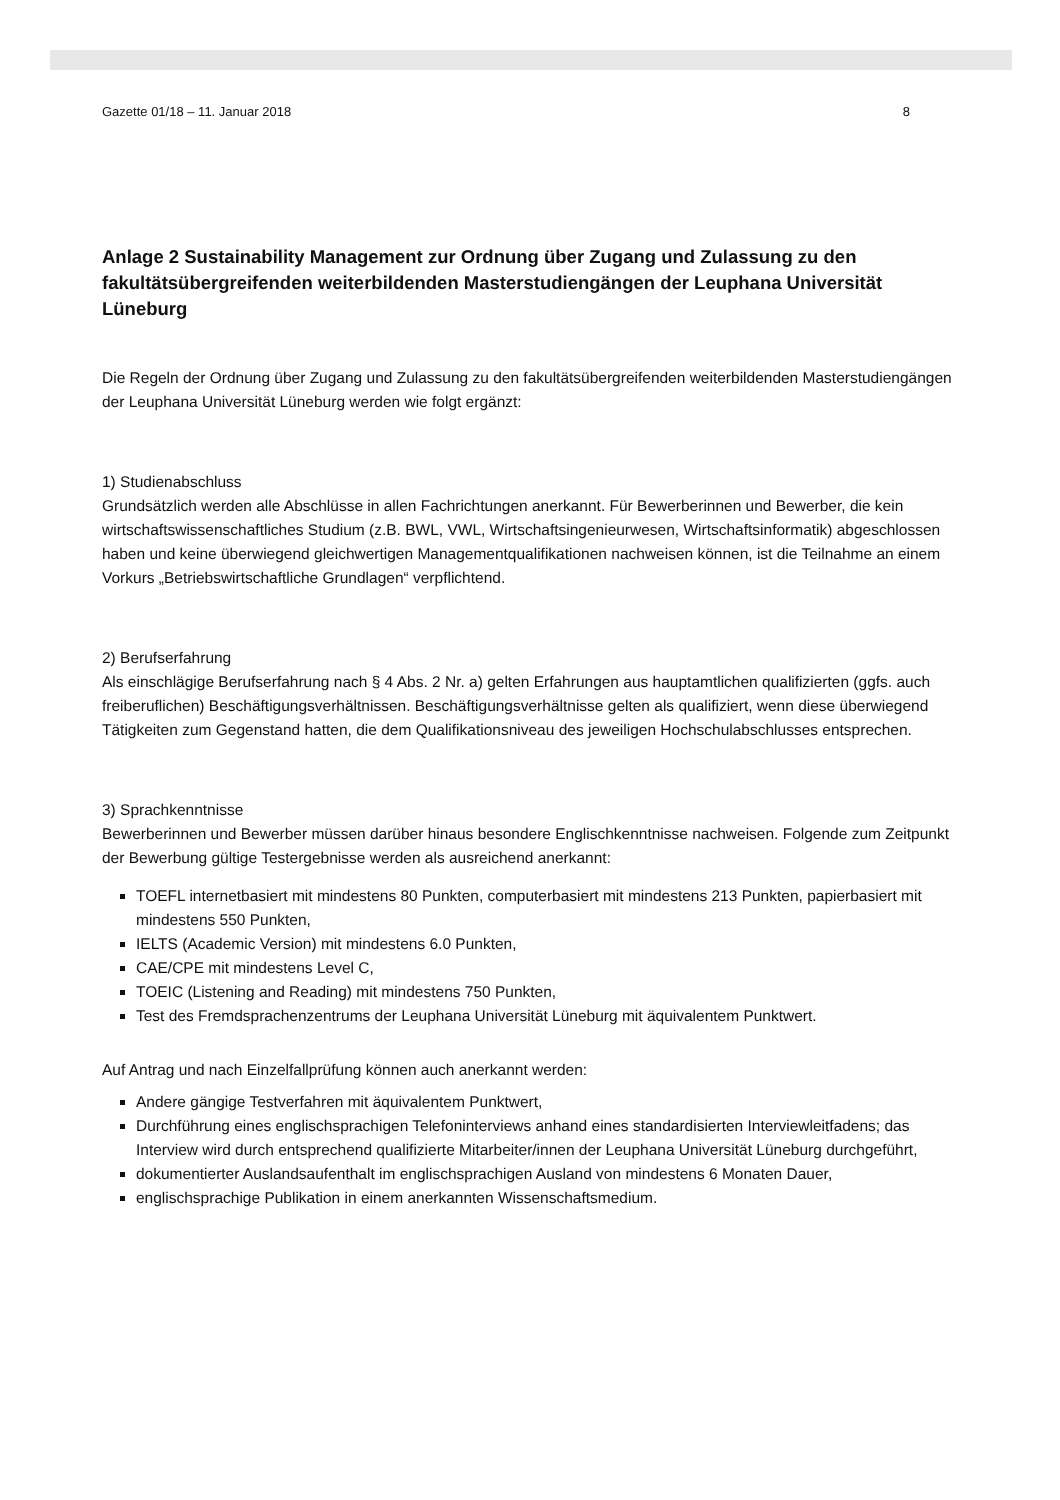Gazette 01/18 – 11. Januar 2018 8
Anlage 2 Sustainability Management zur Ordnung über Zugang und Zulassung zu den fakultätsübergreifenden weiterbildenden Masterstudiengängen der Leuphana Universität Lüneburg
Die Regeln der Ordnung über Zugang und Zulassung zu den fakultätsübergreifenden weiterbildenden Masterstudiengängen der Leuphana Universität Lüneburg werden wie folgt ergänzt:
1) Studienabschluss
Grundsätzlich werden alle Abschlüsse in allen Fachrichtungen anerkannt. Für Bewerberinnen und Bewerber, die kein wirtschaftswissenschaftliches Studium (z.B. BWL, VWL, Wirtschaftsingenieurwesen, Wirtschaftsinformatik) abgeschlossen haben und keine überwiegend gleichwertigen Managementqualifikationen nachweisen können, ist die Teilnahme an einem Vorkurs „Betriebswirtschaftliche Grundlagen“ verpflichtend.
2) Berufserfahrung
Als einschlägige Berufserfahrung nach § 4 Abs. 2 Nr. a) gelten Erfahrungen aus hauptamtlichen qualifizierten (ggfs. auch freiberuflichen) Beschäftigungsverhältnissen. Beschäftigungsverhältnisse gelten als qualifiziert, wenn diese überwiegend Tätigkeiten zum Gegenstand hatten, die dem Qualifikationsniveau des jeweiligen Hochschulabschlusses entsprechen.
3) Sprachkenntnisse
Bewerberinnen und Bewerber müssen darüber hinaus besondere Englischkenntnisse nachweisen. Folgende zum Zeitpunkt der Bewerbung gültige Testergebnisse werden als ausreichend anerkannt:
TOEFL internetbasiert mit mindestens 80 Punkten, computerbasiert mit mindestens 213 Punkten, papierbasiert mit mindestens 550 Punkten,
IELTS (Academic Version) mit mindestens 6.0 Punkten,
CAE/CPE mit mindestens Level C,
TOEIC (Listening and Reading) mit mindestens 750 Punkten,
Test des Fremdsprachenzentrums der Leuphana Universität Lüneburg mit äquivalentem Punktwert.
Auf Antrag und nach Einzelfallprüfung können auch anerkannt werden:
Andere gängige Testverfahren mit äquivalentem Punktwert,
Durchführung eines englischsprachigen Telefoninterviews anhand eines standardisierten Interviewleitfadens; das Interview wird durch entsprechend qualifizierte Mitarbeiter/innen der Leuphana Universität Lüneburg durchgeführt,
dokumentierter Auslandsaufenthalt im englischsprachigen Ausland von mindestens 6 Monaten Dauer,
englischsprachige Publikation in einem anerkannten Wissenschaftsmedium.